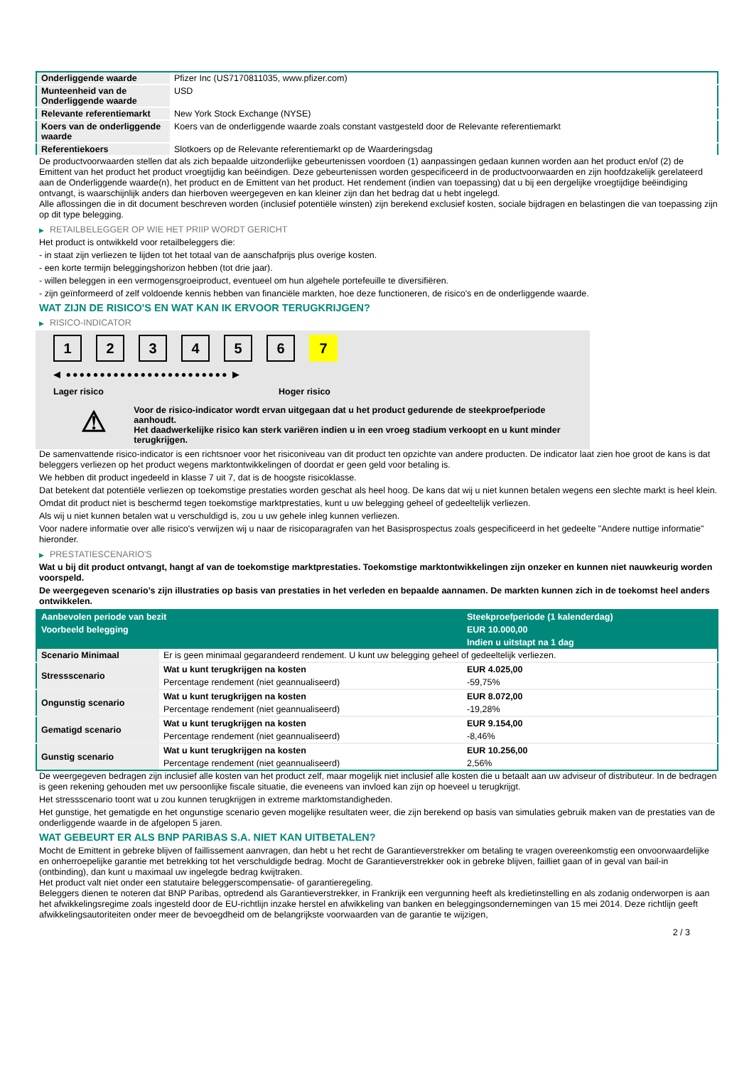| Onderliggende waarde | Pfizer Inc (US7170811035, www.pfizer.com) |
| Munteenheid van de Onderliggende waarde | USD |
| Relevante referentiemarkt | New York Stock Exchange (NYSE) |
| Koers van de onderliggende waarde | Koers van de onderliggende waarde zoals constant vastgesteld door de Relevante referentiemarkt |
| Referentiekoers | Slotkoers op de Relevante referentiemarkt op de Waarderingsdag |
De productvoorwaarden stellen dat als zich bepaalde uitzonderlijke gebeurtenissen voordoen (1) aanpassingen gedaan kunnen worden aan het product en/of (2) de Emittent van het product het product vroegtijdig kan beëindigen. Deze gebeurtenissen worden gespecificeerd in de productvoorwaarden en zijn hoofdzakelijk gerelateerd aan de Onderliggende waarde(n), het product en de Emittent van het product. Het rendement (indien van toepassing) dat u bij een dergelijke vroegtijdige beëindiging ontvangt, is waarschijnlijk anders dan hierboven weergegeven en kan kleiner zijn dan het bedrag dat u hebt ingelegd.
Alle aflossingen die in dit document beschreven worden (inclusief potentiële winsten) zijn berekend exclusief kosten, sociale bijdragen en belastingen die van toepassing zijn op dit type belegging.
▶ RETAILBELEGGER OP WIE HET PRIIP WORDT GERICHT
Het product is ontwikkeld voor retailbeleggers die:
- in staat zijn verliezen te lijden tot het totaal van de aanschafprijs plus overige kosten.
- een korte termijn beleggingshorizon hebben (tot drie jaar).
- willen beleggen in een vermogensgroeiproduct, eventueel om hun algehele portefeuille te diversifiëren.
- zijn geïnformeerd of zelf voldoende kennis hebben van financiële markten, hoe deze functioneren, de risico's en de onderliggende waarde.
WAT ZIJN DE RISICO'S EN WAT KAN IK ERVOOR TERUGKRIJGEN?
▶ RISICO-INDICATOR
1 2 3 4 5 6 7
◀ ●●●●●●●●●●●●●●●●●●●●●●●● ▶
Lager risico Hoger risico
⚠
Voor de risico-indicator wordt ervan uitgegaan dat u het product gedurende de steekproefperiode aanhoudt.
Het daadwerkelijke risico kan sterk variëren indien u in een vroeg stadium verkoopt en u kunt minder terugkrijgen.
De samenvattende risico-indicator is een richtsnoer voor het risiconiveau van dit product ten opzichte van andere producten. De indicator laat zien hoe groot de kans is dat beleggers verliezen op het product wegens marktontwikkelingen of doordat er geen geld voor betaling is.
We hebben dit product ingedeeld in klasse 7 uit 7, dat is de hoogste risicoklasse.
Dat betekent dat potentiële verliezen op toekomstige prestaties worden geschat als heel hoog. De kans dat wij u niet kunnen betalen wegens een slechte markt is heel klein.
Omdat dit product niet is beschermd tegen toekomstige marktprestaties, kunt u uw belegging geheel of gedeeltelijk verliezen.
Als wij u niet kunnen betalen wat u verschuldigd is, zou u uw gehele inleg kunnen verliezen.
Voor nadere informatie over alle risico's verwijzen wij u naar de risicoparagrafen van het Basisprospectus zoals gespecificeerd in het gedeelte "Andere nuttige informatie" hieronder.
▶ PRESTATIESCENARIO'S
Wat u bij dit product ontvangt, hangt af van de toekomstige marktprestaties. Toekomstige marktontwikkelingen zijn onzeker en kunnen niet nauwkeurig worden voorspeld.
De weergegeven scenario’s zijn illustraties op basis van prestaties in het verleden en bepaalde aannamen. De markten kunnen zich in de toekomst heel anders ontwikkelen.
| Aanbevolen periode van bezit | | Steekproefperiode (1 kalenderdag) |
| Voorbeeld belegging | | EUR 10.000,00 |
| | | Indien u uitstapt na 1 dag |
| Scenario Minimaal | Er is geen minimaal gegarandeerd rendement. U kunt uw belegging geheel of gedeeltelijk verliezen. | |
| Stressscenario | Wat u kunt terugkrijgen na kosten | EUR 4.025,00 |
| | Percentage rendement (niet geannualiseerd) | -59,75% |
| Ongunstig scenario | Wat u kunt terugkrijgen na kosten | EUR 8.072,00 |
| | Percentage rendement (niet geannualiseerd) | -19,28% |
| Gematigd scenario | Wat u kunt terugkrijgen na kosten | EUR 9.154,00 |
| | Percentage rendement (niet geannualiseerd) | -8,46% |
| Gunstig scenario | Wat u kunt terugkrijgen na kosten | EUR 10.256,00 |
| | Percentage rendement (niet geannualiseerd) | 2,56% |
De weergegeven bedragen zijn inclusief alle kosten van het product zelf, maar mogelijk niet inclusief alle kosten die u betaalt aan uw adviseur of distributeur. In de bedragen is geen rekening gehouden met uw persoonlijke fiscale situatie, die eveneens van invloed kan zijn op hoeveel u terugkrijgt.
Het stressscenario toont wat u zou kunnen terugkrijgen in extreme marktomstandigheden.
Het gunstige, het gematigde en het ongunstige scenario geven mogelijke resultaten weer, die zijn berekend op basis van simulaties gebruik maken van de prestaties van de onderliggende waarde in de afgelopen 5 jaren.
WAT GEBEURT ER ALS BNP PARIBAS S.A. NIET KAN UITBETALEN?
Mocht de Emittent in gebreke blijven of faillissement aanvragen, dan hebt u het recht de Garantieverstrekker om betaling te vragen overeenkomstig een onvoorwaardelijke en onherroepelijke garantie met betrekking tot het verschuldigde bedrag. Mocht de Garantieverstrekker ook in gebreke blijven, failliet gaan of in geval van bail-in (ontbinding), dan kunt u maximaal uw ingelegde bedrag kwijtraken.
Het product valt niet onder een statutaire beleggerscompensatie- of garantieregeling.
Beleggers dienen te noteren dat BNP Paribas, optredend als Garantieverstrekker, in Frankrijk een vergunning heeft als kredietinstelling en als zodanig onderworpen is aan het afwikkelingsregime zoals ingesteld door de EU-richtlijn inzake herstel en afwikkeling van banken en beleggingsondernemingen van 15 mei 2014. Deze richtlijn geeft afwikkelingsautoriteiten onder meer de bevoegdheid om de belangrijkste voorwaarden van de garantie te wijzigen,
2 / 3